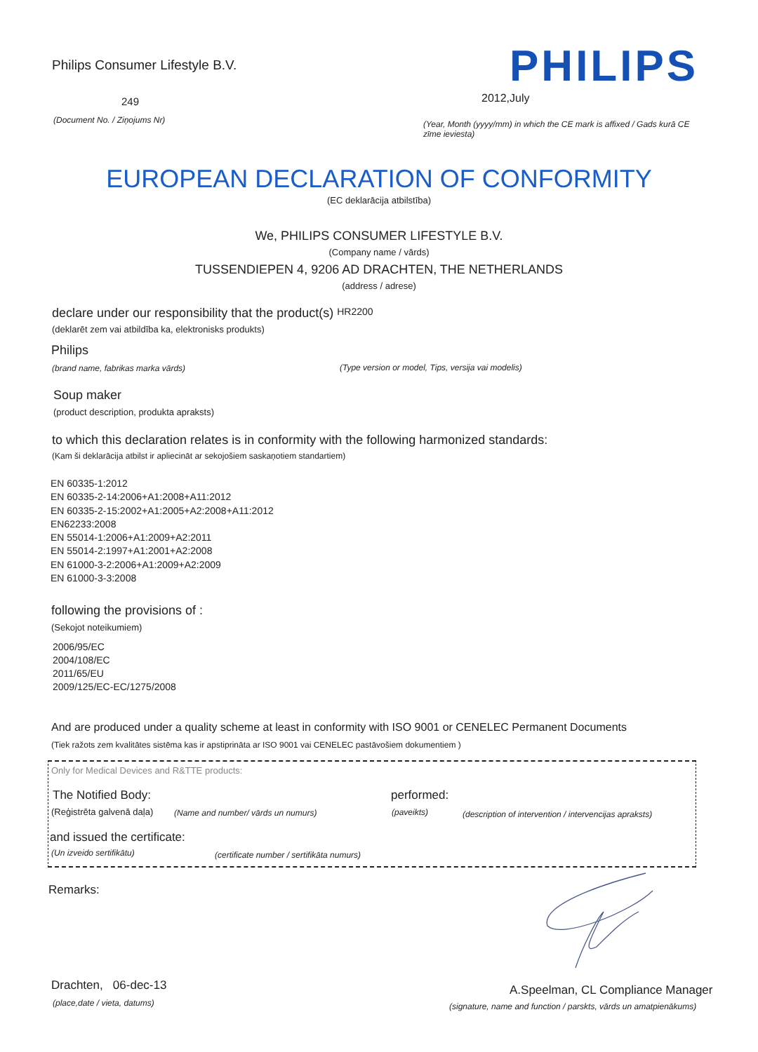Philips Consumer Lifestyle B.V.
PHILIPS
249 2012,July
(Document No. / Ziņojums Nr)
(Year, Month (yyyy/mm) in which the CE mark is affixed / Gads kurā CE zīme ieviesta)
EUROPEAN DECLARATION OF CONFORMITY
(EC deklarācija atbilstība)
We, PHILIPS CONSUMER LIFESTYLE B.V.
(Company name / vārds)
TUSSENDIEPEN 4, 9206 AD DRACHTEN, THE NETHERLANDS
(address / adrese)
declare under our responsibility that the product(s) HR2200
(deklarēt zem vai atbildība ka, elektronisks produkts)
Philips
(brand name, fabrikas marka vārds)
(Type version or model, Tips, versija vai modelis)
Soup maker
(product description, produkta apraksts)
to which this declaration relates is in conformity with the following harmonized standards:
(Kam ši deklarācija atbilst ir apliecināt ar sekojošiem saskaņotiem standartiem)
EN 60335-1:2012
EN 60335-2-14:2006+A1:2008+A11:2012
EN 60335-2-15:2002+A1:2005+A2:2008+A11:2012
EN62233:2008
EN 55014-1:2006+A1:2009+A2:2011
EN 55014-2:1997+A1:2001+A2:2008
EN 61000-3-2:2006+A1:2009+A2:2009
EN 61000-3-3:2008
following the provisions of :
(Sekojot noteikumiem)
2006/95/EC
2004/108/EC
2011/65/EU
2009/125/EC-EC/1275/2008
And are produced under a quality scheme at least in conformity with ISO 9001 or CENELEC Permanent Documents
(Tiek ražots zem kvalitātes sistēma kas ir apstiprināta ar ISO 9001 vai CENELEC pastāvošiem dokumentiem )
Only for Medical Devices and R&TTE products:
The Notified Body: performed:
(Reģistrēta galvenā daļa)
(Name and number/ vārds un numurs)
(paveikts)
(description of intervention / intervencijas apraksts)
and issued the certificate:
(Un izveido sertifikātu)
(certificate number / sertifikāta numurs)
Remarks:
Drachten, 06-dec-13
(place,date / vieta, datums)
A.Speelman, CL Compliance Manager
(signature, name and function / parskts, vārds un amatpienākums)